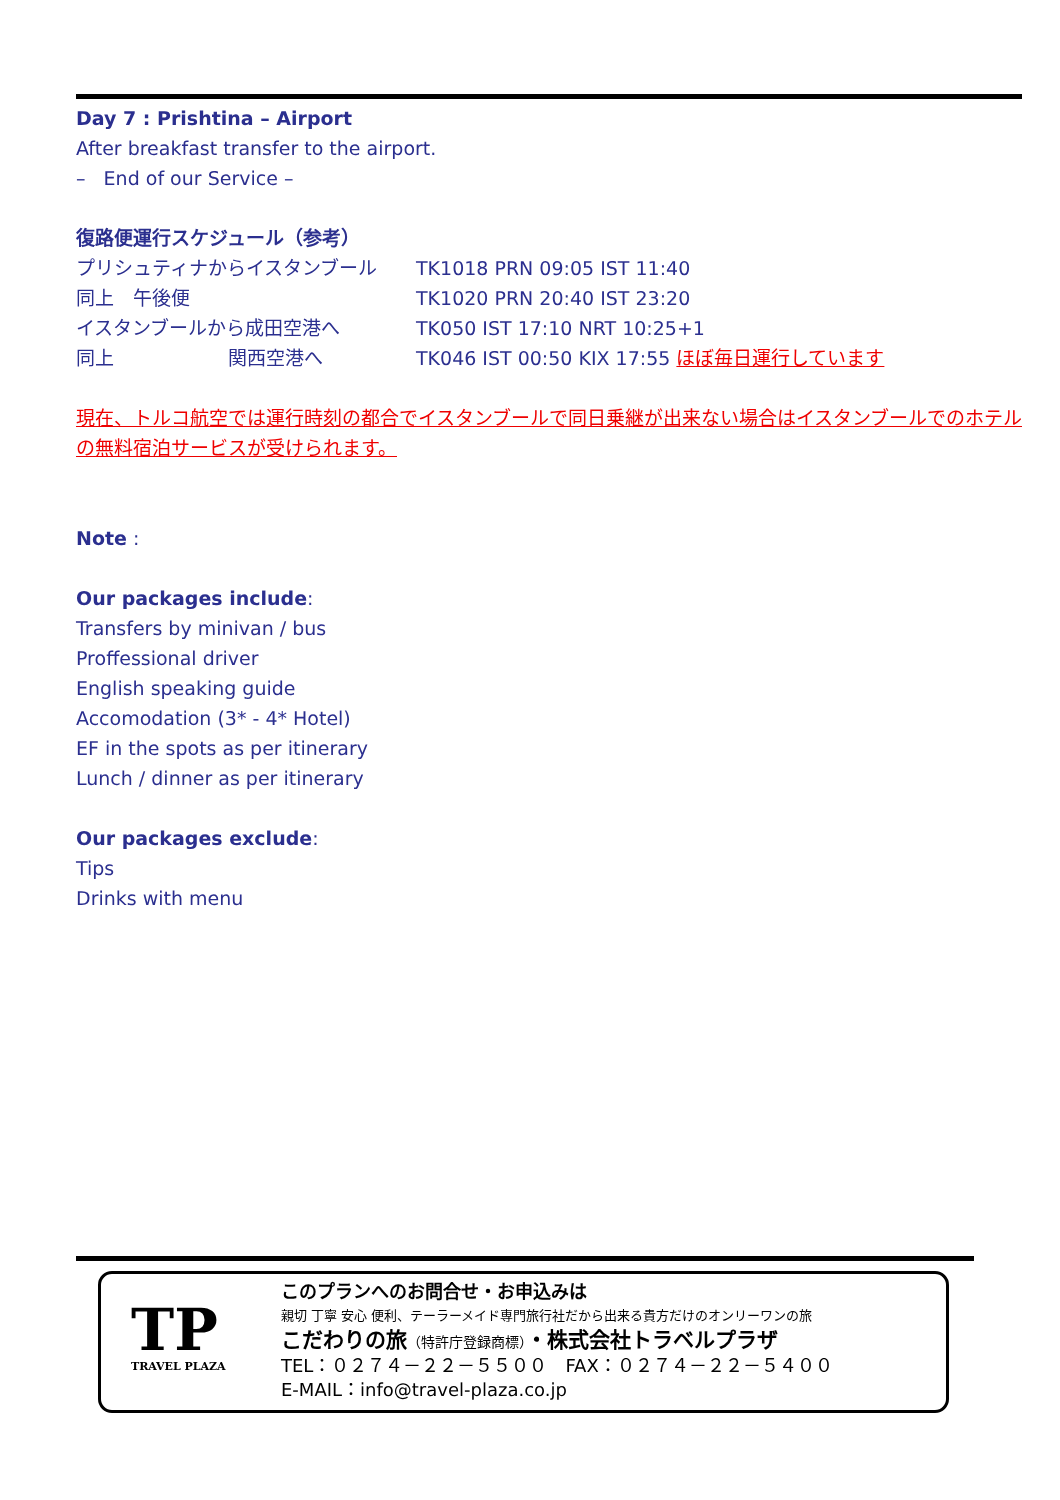Day 7 : Prishtina – Airport
After breakfast transfer to the airport.
– End of our Service –
復路便運行スケジュール（参考）
プリシュティナからイスタンブール TK1018 PRN 09:05 IST 11:40 同上　午後便 TK1020 PRN 20:40 IST 23:20 イスタンブールから成田空港へ TK050 IST 17:10 NRT 10:25+1 同上　　　　　　関西空港へ TK046 IST 00:50 KIX 17:55 ほぼ毎日運行しています
現在、トルコ航空では運行時刻の都合でイスタンブールで同日乗継が出来ない場合はイスタンブールでのホテルの無料宿泊サービスが受けられます。
Note :
Our packages include:
Transfers by minivan / bus
Proffessional driver
English speaking guide
Accomodation (3* - 4* Hotel)
EF in the spots as per itinerary
Lunch / dinner as per itinerary
Our packages exclude:
Tips
Drinks with menu
TP
TRAVEL PLAZA
このプランへのお問合せ・お申込みは
親切 丁寧 安心 便利、テーラーメイド専門旅行社だから出来る貴方だけのオンリーワンの旅
こだわりの旅（特許庁登録商標）・株式会社トラベルプラザ
TEL：０２７４－２２－５５００　FAX：０２７４－２２－５４００
E-MAIL：info@travel-plaza.co.jp